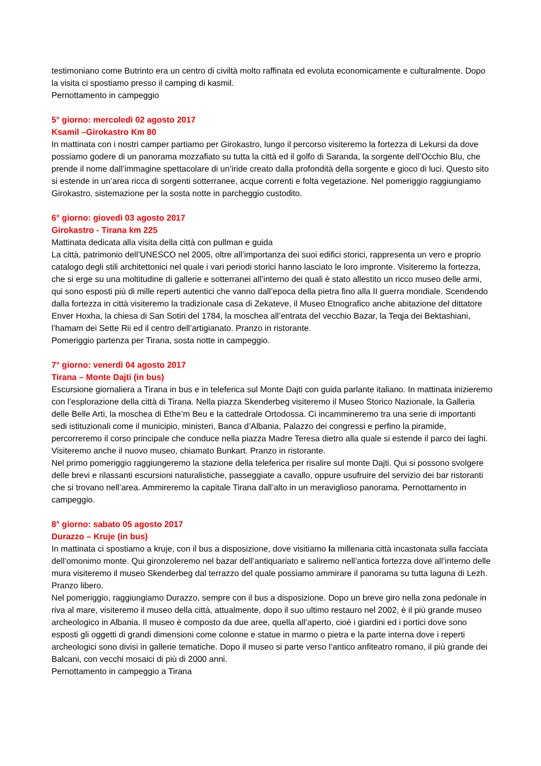testimoniano come Butrinto era un centro di civiltà molto raffinata ed evoluta economicamente e culturalmente. Dopo la visita ci spostiamo presso il camping di kasmil.
Pernottamento in campeggio
5° giorno: mercoledì 02 agosto 2017
Ksamil –Girokastro Km 80
In mattinata con i nostri camper partiamo per Girokastro, lungo il percorso visiteremo la fortezza di Lekursi da dove possiamo godere di un panorama mozzafiato su tutta la città ed il golfo di Saranda, la sorgente dell’Occhio Blu, che prende il nome dall’immagine spettacolare di un’iride creato dalla profondità della sorgente e gioco di luci. Questo sito si estende in un’area ricca di sorgenti sotterranee, acque correnti e folta vegetazione. Nel pomeriggio raggiungiamo Girokastro, sistemazione per la sosta notte in parcheggio custodito.
6° giorno: giovedì 03 agosto 2017
Girokastro - Tirana km 225
Mattinata dedicata alla visita della città con pullman e guida
La città, patrimonio dell’UNESCO nel 2005, oltre all’importanza dei suoi edifici storici, rappresenta un vero e proprio catalogo degli stili architettonici nel quale i vari periodi storici hanno lasciato le loro impronte. Visiteremo la fortezza, che si erge su una moltitudine di gallerie e sotterranei all’interno dei quali è stato allestito un ricco museo delle armi, qui sono esposti più di mille reperti autentici che vanno dall’epoca della pietra fino alla II guerra mondiale. Scendendo dalla fortezza in città visiteremo la tradizionale casa di Zekateve, il Museo Etnografico anche abitazione del dittatore Enver Hoxha, la chiesa di San Sotiri del 1784, la moschea all’entrata del vecchio Bazar, la Teqja dei Bektashiani, l’hamam dei Sette Rii ed il centro dell’artigianato. Pranzo in ristorante.
Pomeriggio partenza per Tirana, sosta notte in campeggio.
7° giorno: venerdì 04 agosto 2017
Tirana – Monte Dajti (in bus)
Escursione giornaliera a Tirana in bus e in teleferica sul Monte Dajti con guida parlante italiano. In mattinata inizieremo con l’esplorazione della città di Tirana. Nella piazza Skenderbeg visiteremo il Museo Storico Nazionale, la Galleria delle Belle Arti, la moschea di Ethe’m Beu e la cattedrale Ortodossa. Ci incammineremo tra una serie di importanti sedi istituzionali come il municipio, ministeri, Banca d’Albania, Palazzo dei congressi e perfino la piramide, percorreremo il corso principale che conduce nella piazza Madre Teresa dietro alla quale si estende il parco dei laghi. Visiteremo anche il nuovo museo, chiamato Bunkart. Pranzo in ristorante.
Nel primo pomeriggio raggiungeremo la stazione della teleferica per risalire sul monte Dajti. Qui si possono svolgere delle brevi e rilassanti escursioni naturalistiche, passeggiate a cavallo, oppure usufruire del servizio dei bar ristoranti che si trovano nell’area. Ammireremo la capitale Tirana dall’alto in un meraviglioso panorama. Pernottamento in campeggio.
8° giorno: sabato 05 agosto 2017
Durazzo – Kruje (in bus)
In mattinata ci spostiamo a kruje, con il bus a disposizione, dove visitiamo la millenaria città incastonata sulla facciata dell’omonimo monte. Qui gironzoleremo nel bazar dell’antiquariato e saliremo nell’antica fortezza dove all’interno delle mura visiteremo il museo Skenderbeg dal terrazzo del quale possiamo ammirare il panorama su tutta laguna di Lezh. Pranzo libero.
Nel pomeriggio, raggiungiamo Durazzo, sempre con il bus a disposizione. Dopo un breve giro nella zona pedonale in riva al mare, visiteremo il museo della città, attualmente, dopo il suo ultimo restauro nel 2002, è il più grande museo archeologico in Albania. Il museo è composto da due aree, quella all’aperto, cioè i giardini ed i portici dove sono esposti gli oggetti di grandi dimensioni come colonne e statue in marmo o pietra e la parte interna dove i reperti archeologici sono divisi in gallerie tematiche. Dopo il museo si parte verso l’antico anfiteatro romano, il più grande dei Balcani, con vecchi mosaici di più di 2000 anni.
Pernottamento in campeggio a Tirana